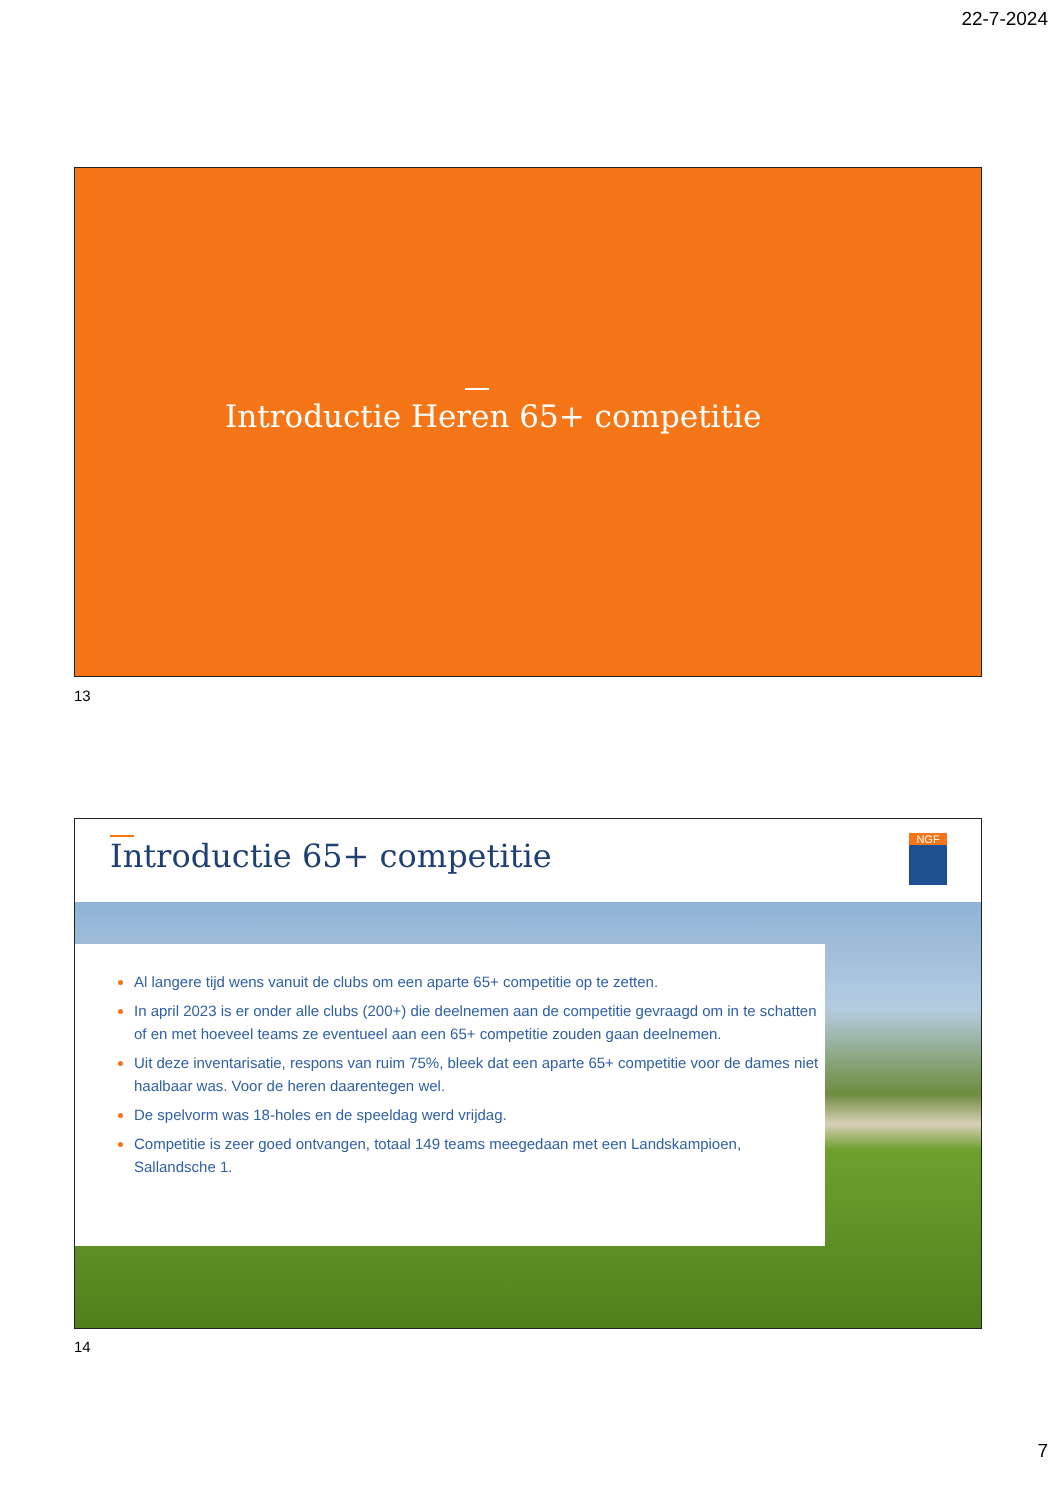22-7-2024
Introductie Heren 65+ competitie
13
Introductie 65+ competitie NGF
Al langere tijd wens vanuit de clubs om een aparte 65+ competitie op te zetten.
In april 2023 is er onder alle clubs (200+) die deelnemen aan de competitie gevraagd om in te schatten of en met hoeveel teams ze eventueel aan een 65+ competitie zouden gaan deelnemen.
Uit deze inventarisatie, respons van ruim 75%, bleek dat een aparte 65+ competitie voor de dames niet haalbaar was. Voor de heren daarentegen wel.
De spelvorm was 18-holes en de speeldag werd vrijdag.
Competitie is zeer goed ontvangen, totaal 149 teams meegedaan met een Landskampioen, Sallandsche 1.
14
7